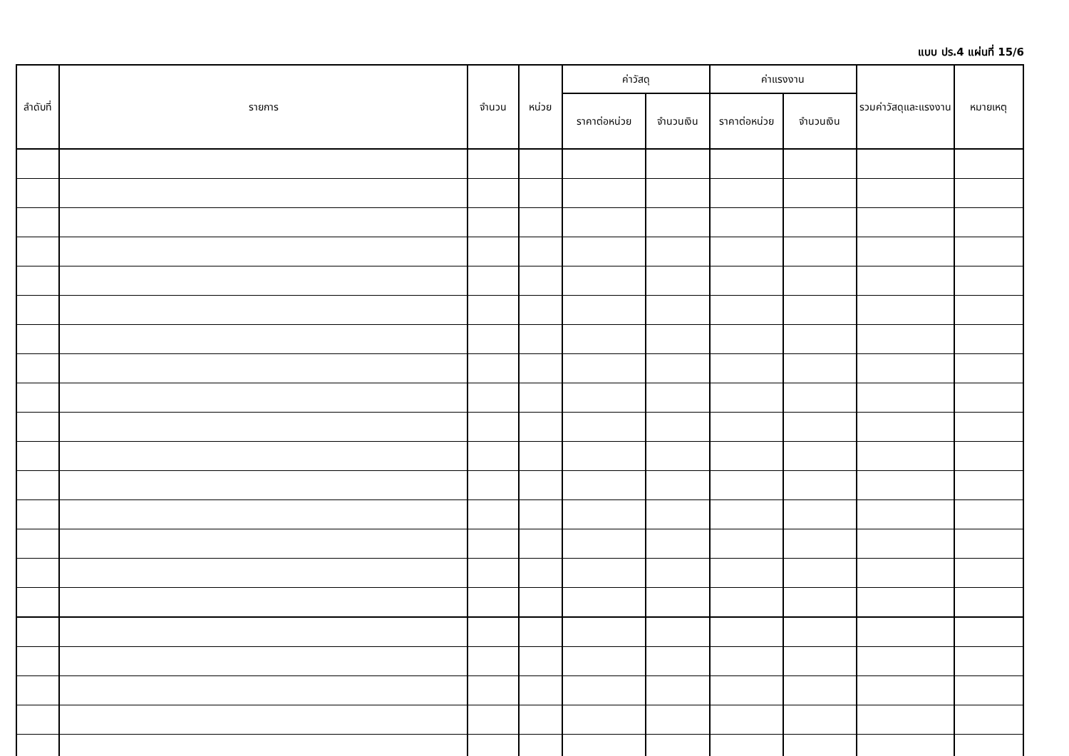แบบ ปร.4 แผ่นที่ 15/6
| ลำดับที่ | รายการ | จำนวน | หน่วย | ค่าวัสดุ | | ค่าแรงงาน | | รวมค่าวัสดุและแรงงาน | หมายเหตุ |
| --- | --- | --- | --- | --- | --- | --- | --- | --- | --- |
| | | | | ราคาต่อหน่วย | จำนวนเงิน | ราคาต่อหน่วย | จำนวนเงิน | | |